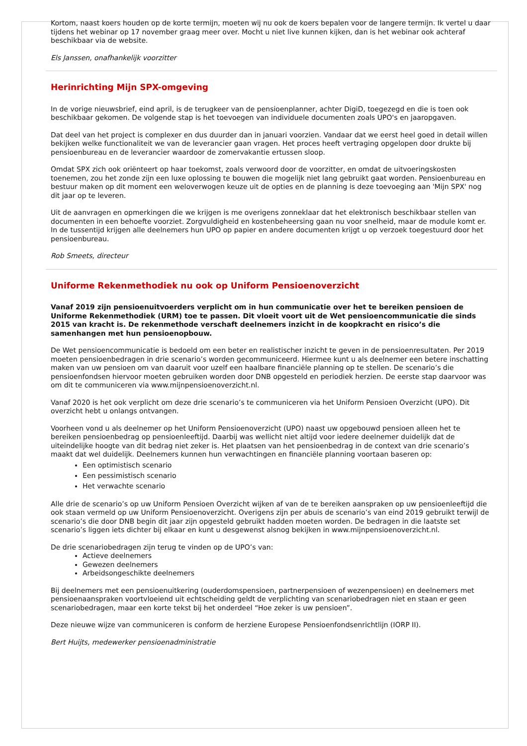Kortom, naast koers houden op de korte termijn, moeten wij nu ook de koers bepalen voor de langere termijn. Ik vertel u daar tijdens het webinar op 17 november graag meer over. Mocht u niet live kunnen kijken, dan is het webinar ook achteraf beschikbaar via de website.
Els Janssen, onafhankelijk voorzitter
Herinrichting Mijn SPX-omgeving
In de vorige nieuwsbrief, eind april, is de terugkeer van de pensioenplanner, achter DigiD, toegezegd en die is toen ook beschikbaar gekomen. De volgende stap is het toevoegen van individuele documenten zoals UPO's en jaaropgaven.
Dat deel van het project is complexer en dus duurder dan in januari voorzien. Vandaar dat we eerst heel goed in detail willen bekijken welke functionaliteit we van de leverancier gaan vragen. Het proces heeft vertraging opgelopen door drukte bij pensioenbureau en de leverancier waardoor de zomervakantie ertussen sloop.
Omdat SPX zich ook oriënteert op haar toekomst, zoals verwoord door de voorzitter, en omdat de uitvoeringskosten toenemen, zou het zonde zijn een luxe oplossing te bouwen die mogelijk niet lang gebruikt gaat worden. Pensioenbureau en bestuur maken op dit moment een weloverwogen keuze uit de opties en de planning is deze toevoeging aan 'Mijn SPX' nog dit jaar op te leveren.
Uit de aanvragen en opmerkingen die we krijgen is me overigens zonneklaar dat het elektronisch beschikbaar stellen van documenten in een behoefte voorziet. Zorgvuldigheid en kostenbeheersing gaan nu voor snelheid, maar de module komt er. In de tussentijd krijgen alle deelnemers hun UPO op papier en andere documenten krijgt u op verzoek toegestuurd door het pensioenbureau.
Rob Smeets, directeur
Uniforme Rekenmethodiek nu ook op Uniform Pensioenoverzicht
Vanaf 2019 zijn pensioenuitvoerders verplicht om in hun communicatie over het te bereiken pensioen de Uniforme Rekenmethodiek (URM) toe te passen. Dit vloeit voort uit de Wet pensioencommunicatie die sinds 2015 van kracht is. De rekenmethode verschaft deelnemers inzicht in de koopkracht en risico’s die samenhangen met hun pensioenopbouw.
De Wet pensioencommunicatie is bedoeld om een beter en realistischer inzicht te geven in de pensioenresultaten. Per 2019 moeten pensioenbedragen in drie scenario’s worden gecommuniceerd. Hiermee kunt u als deelnemer een betere inschatting maken van uw pensioen om van daaruit voor uzelf een haalbare financiële planning op te stellen. De scenario’s die pensioenfondsen hiervoor moeten gebruiken worden door DNB opgesteld en periodiek herzien. De eerste stap daarvoor was om dit te communiceren via www.mijnpensioenoverzicht.nl.
Vanaf 2020 is het ook verplicht om deze drie scenario’s te communiceren via het Uniform Pensioen Overzicht (UPO). Dit overzicht hebt u onlangs ontvangen.
Voorheen vond u als deelnemer op het Uniform Pensioenoverzicht (UPO) naast uw opgebouwd pensioen alleen het te bereiken pensioenbedrag op pensioenleeftijd. Daarbij was wellicht niet altijd voor iedere deelnemer duidelijk dat de uiteindelijke hoogte van dit bedrag niet zeker is. Het plaatsen van het pensioenbedrag in de context van drie scenario’s maakt dat wel duidelijk. Deelnemers kunnen hun verwachtingen en financiële planning voortaan baseren op:
Een optimistisch scenario
Een pessimistisch scenario
Het verwachte scenario
Alle drie de scenario’s op uw Uniform Pensioen Overzicht wijken af van de te bereiken aanspraken op uw pensioenleeftijd die ook staan vermeld op uw Uniform Pensioenoverzicht. Overigens zijn per abuis de scenario’s van eind 2019 gebruikt terwijl de scenario’s die door DNB begin dit jaar zijn opgesteld gebruikt hadden moeten worden. De bedragen in die laatste set scenario’s liggen iets dichter bij elkaar en kunt u desgewenst alsnog bekijken in www.mijnpensioenoverzicht.nl.
De drie scenariobedragen zijn terug te vinden op de UPO’s van:
Actieve deelnemers
Gewezen deelnemers
Arbeidsongeschikte deelnemers
Bij deelnemers met een pensioenuitkering (ouderdomspensioen, partnerpensioen of wezenpensioen) en deelnemers met pensioenaanspraken voortvloeiend uit echtscheiding geldt de verplichting van scenariobedragen niet en staan er geen scenariobedragen, maar een korte tekst bij het onderdeel “Hoe zeker is uw pensioen”.
Deze nieuwe wijze van communiceren is conform de herziene Europese Pensioenfondsenrichtlijn (IORP II).
Bert Huijts, medewerker pensioenadministratie